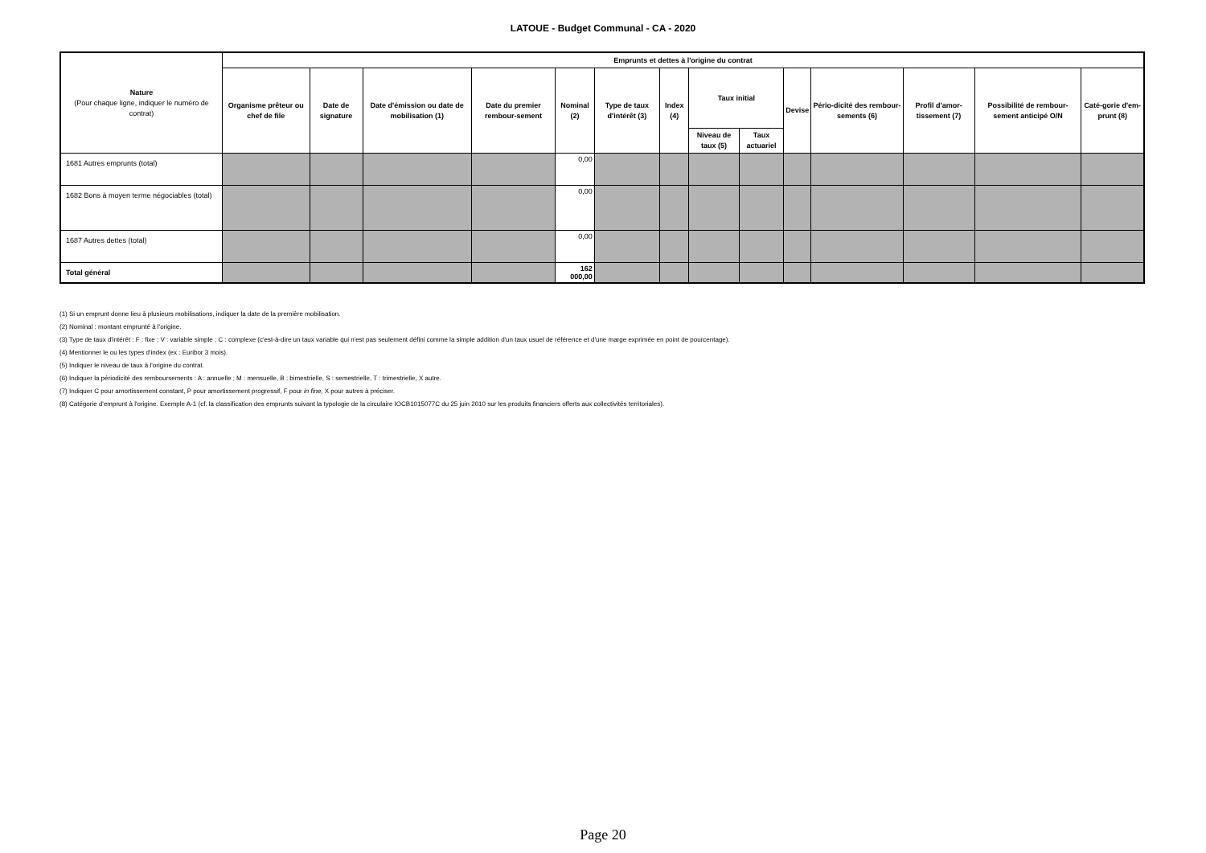LATOUE - Budget Communal - CA - 2020
| Nature (Pour chaque ligne, indiquer le numéro de contrat) | Emprunts et dettes à l'origine du contrat | | | | | | | | | | | | | |
| --- | --- | --- | --- | --- | --- | --- | --- | --- | --- | --- | --- | --- | --- | --- |
| | Organisme prêteur ou chef de file | Date de signature | Date d'émission ou date de mobilisation (1) | Date du premier rembour-sement | Nominal (2) | Type de taux d'intérêt (3) | Index (4) | Taux initial | | Devise | Pério-dicité des rembour-sements (6) | Profil d'amor-tissement (7) | Possibilité de rembour-sement anticipé O/N | Caté-gorie d'em-prunt (8) |
| | | | | | | | | Niveau de taux (5) | Taux actuariel | | | | | |
| 1681 Autres emprunts (total) | | | | | 0,00 | | | | | | | | | |
| 1682 Bons à moyen terme négociables (total) | | | | | 0,00 | | | | | | | | | |
| 1687 Autres dettes (total) | | | | | 0,00 | | | | | | | | | |
| Total général | | | | | 162 000,00 | | | | | | | | | |
(1) Si un emprunt donne lieu à plusieurs mobilisations, indiquer la date de la première mobilisation.
(2) Nominal : montant emprunté à l'origine.
(3) Type de taux d'intérêt : F : fixe ; V : variable simple ; C : complexe (c'est-à-dire un taux variable qui n'est pas seulement défini comme la simple addition d'un taux usuel de référence et d'une marge exprimée en point de pourcentage).
(4) Mentionner le ou les types d'index (ex : Euribor 3 mois).
(5) Indiquer le niveau de taux à l'origine du contrat.
(6) Indiquer la périodicité des remboursements : A : annuelle ; M : mensuelle, B : bimestrielle, S : semestrielle, T : trimestrielle, X autre.
(7) Indiquer C pour amortissement constant, P pour amortissement progressif, F pour in fine, X pour autres à préciser.
(8) Catégorie d'emprunt à l'origine. Exemple A-1 (cf. la classification des emprunts suivant la typologie de la circulaire IOCB1015077C du 25 juin 2010 sur les produits financiers offerts aux collectivités territoriales).
Page 20